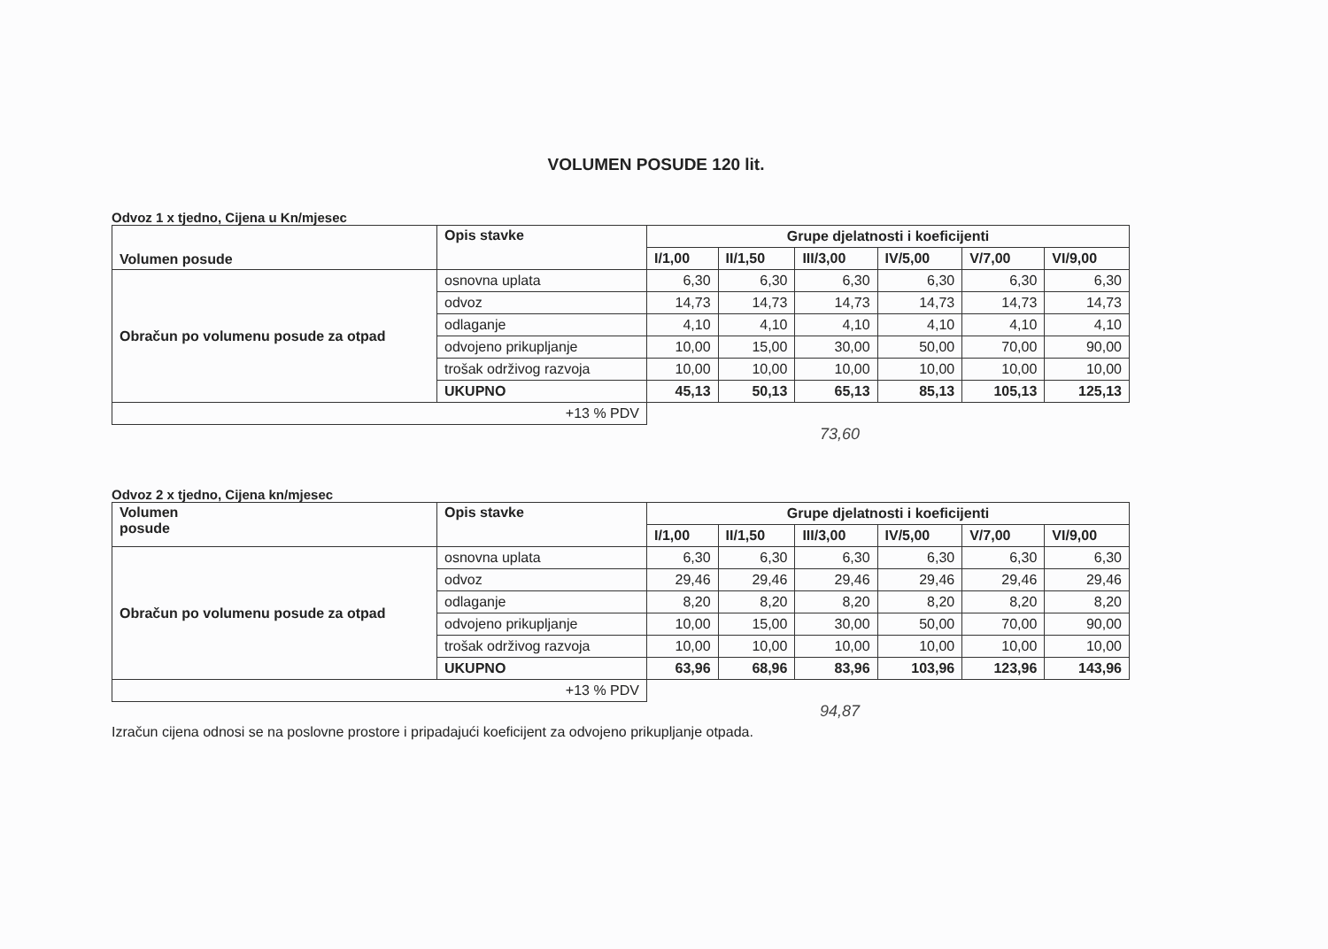VOLUMEN POSUDE 120 lit.
Odvoz 1 x tjedno, Cijena u Kn/mjesec
| Volumen posude | Opis stavke | Grupe djelatnosti i koeficijenti | | | | | |
| --- | --- | --- | --- | --- | --- | --- | --- |
| | | I/1,00 | II/1,50 | III/3,00 | IV/5,00 | V/7,00 | VI/9,00 |
| Obračun po volumenu posude za otpad | osnovna uplata | 6,30 | 6,30 | 6,30 | 6,30 | 6,30 | 6,30 |
| | odvoz | 14,73 | 14,73 | 14,73 | 14,73 | 14,73 | 14,73 |
| | odlaganje | 4,10 | 4,10 | 4,10 | 4,10 | 4,10 | 4,10 |
| | odvojeno prikupljanje | 10,00 | 15,00 | 30,00 | 50,00 | 70,00 | 90,00 |
| | trošak održivog razvoja | 10,00 | 10,00 | 10,00 | 10,00 | 10,00 | 10,00 |
| | UKUPNO | 45,13 | 50,13 | 65,13 | 85,13 | 105,13 | 125,13 |
| +13 % PDV | | | | | | | |
73,60
Odvoz 2 x tjedno, Cijena kn/mjesec
| Volumen posude | Opis stavke | Grupe djelatnosti i koeficijenti | | | | | |
| --- | --- | --- | --- | --- | --- | --- | --- |
| | | I/1,00 | II/1,50 | III/3,00 | IV/5,00 | V/7,00 | VI/9,00 |
| Obračun po volumenu posude za otpad | osnovna uplata | 6,30 | 6,30 | 6,30 | 6,30 | 6,30 | 6,30 |
| | odvoz | 29,46 | 29,46 | 29,46 | 29,46 | 29,46 | 29,46 |
| | odlaganje | 8,20 | 8,20 | 8,20 | 8,20 | 8,20 | 8,20 |
| | odvojeno prikupljanje | 10,00 | 15,00 | 30,00 | 50,00 | 70,00 | 90,00 |
| | trošak održivog razvoja | 10,00 | 10,00 | 10,00 | 10,00 | 10,00 | 10,00 |
| | UKUPNO | 63,96 | 68,96 | 83,96 | 103,96 | 123,96 | 143,96 |
| +13 % PDV | | | | | | | |
94,87
Izračun cijena odnosi se na poslovne prostore i pripadajući koeficijent za odvojeno prikupljanje otpada.